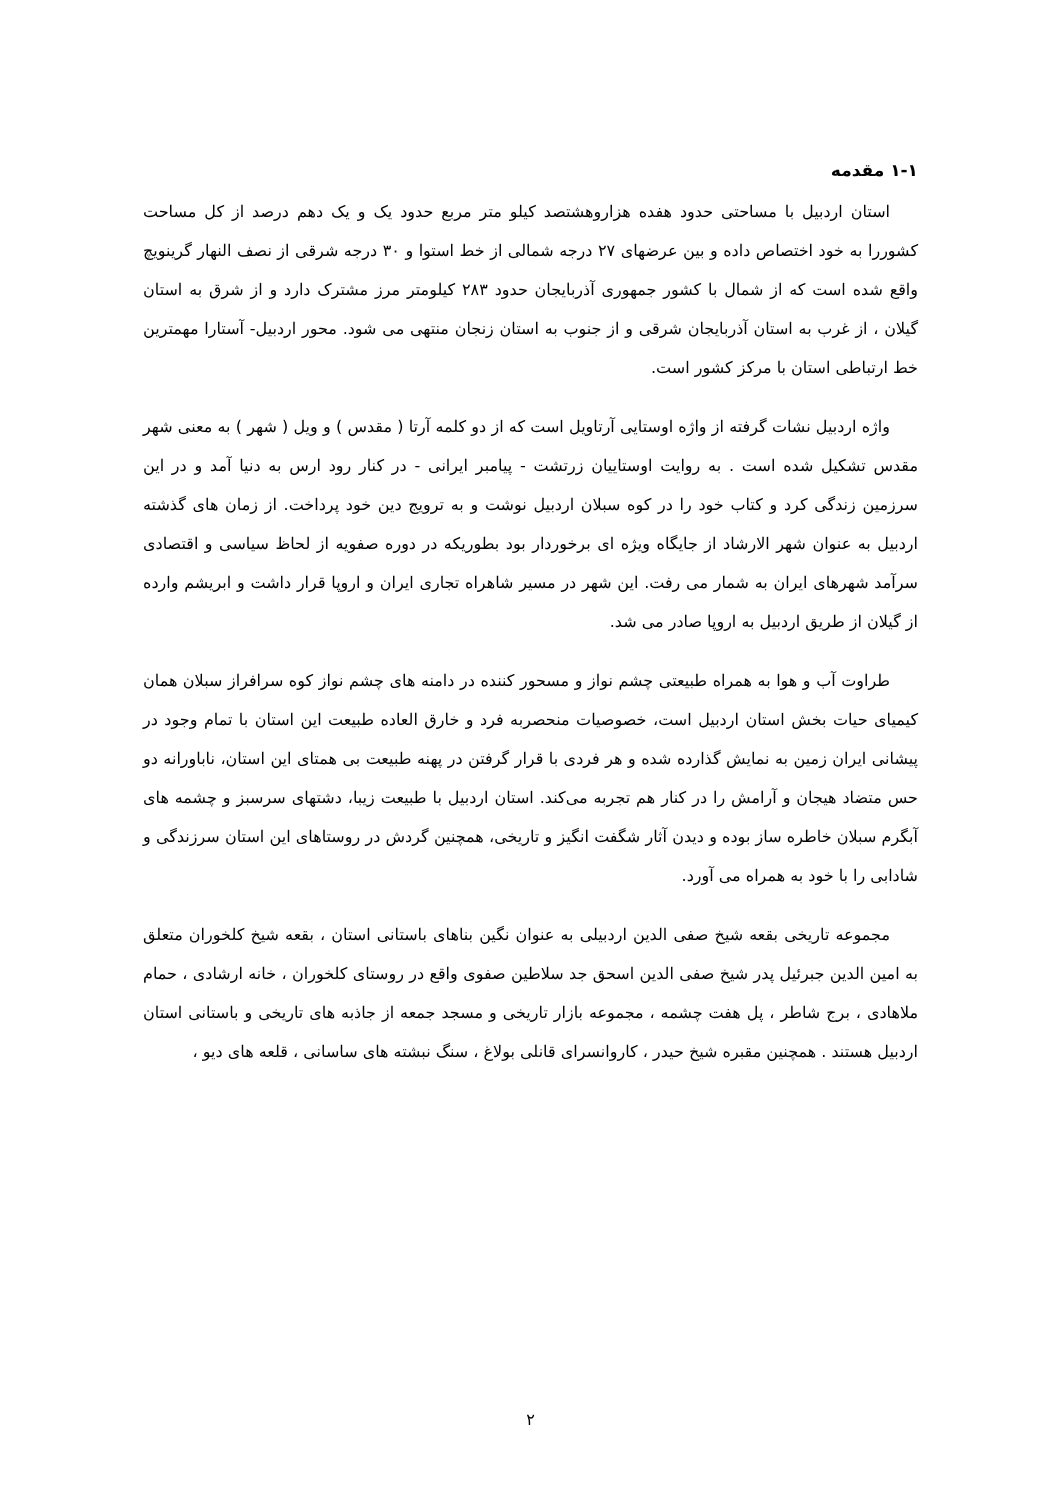۱-۱ مقدمه
استان اردبیل با مساحتی حدود هفده هزاروهشتصد کیلو متر مربع حدود یک و یک دهم درصد از کل مساحت کشوررا به خود اختصاص داده و بین عرضهای ۲۷ درجه شمالی از خط استوا و ۳۰ درجه شرقی از نصف النهار گرینویچ واقع شده است که از شمال با کشور جمهوری آذربایجان حدود ۲۸۳ کیلومتر مرز مشترک دارد و از شرق به استان گیلان ، از غرب به استان آذربایجان شرقی و از جنوب به استان زنجان منتهی می شود. محور اردبیل- آستارا مهمترین خط ارتباطی استان با مرکز کشور است.
واژه اردبیل نشات گرفته از واژه اوستایی آرتاویل است که از دو کلمه آرتا ( مقدس ) و ویل ( شهر ) به معنی شهر مقدس تشکیل شده است . به روایت اوستاییان زرتشت - پیامبر ایرانی - در کنار رود ارس به دنیا آمد و در این سرزمین زندگی کرد و کتاب خود را در کوه سبلان اردبیل نوشت و به ترویج دین خود پرداخت. از زمان های گذشته اردبیل به عنوان شهر الارشاد از جایگاه ویژه ای برخوردار بود بطوریکه در دوره صفویه از لحاظ سیاسی و اقتصادی سرآمد شهرهای ایران به شمار می رفت. این شهر در مسیر شاهراه تجاری ایران و اروپا قرار داشت و ابریشم وارده از گیلان از طریق اردبیل به اروپا صادر می شد.
طراوت آب و هوا به همراه طبیعتی چشم نواز و مسحور کننده در دامنه های چشم نواز کوه سرافراز سبلان همان کیمیای حیات بخش استان اردبیل است، خصوصیات منحصربه فرد و خارق العاده طبیعت این استان با تمام وجود در پیشانی ایران زمین به نمایش گذارده شده و هر فردی با قرار گرفتن در پهنه طبیعت بی همتای این استان، ناباورانه دو حس متضاد هیجان و آرامش را در کنار هم تجربه می‌کند. استان اردبیل با طبیعت زیبا، دشتهای سرسبز و چشمه های آبگرم سبلان خاطره ساز بوده و دیدن آثار شگفت انگیز و تاریخی، همچنین گردش در روستاهای این استان سرزندگی و شادابی را با خود به همراه می آورد.
مجموعه تاریخی بقعه شیخ صفی الدین اردبیلی به عنوان نگین بناهای باستانی استان ، بقعه شیخ کلخوران متعلق به امین الدین جبرئیل پدر شیخ صفی الدین اسحق جد سلاطین صفوی واقع در روستای کلخوران ، خانه ارشادی ، حمام ملاهادی ، برج شاطر ، پل هفت چشمه ، مجموعه بازار تاریخی و مسجد جمعه از جاذبه های تاریخی و باستانی استان اردبیل هستند . همچنین مقبره شیخ حیدر ، کاروانسرای قانلی بولاغ ، سنگ نبشته های ساسانی ، قلعه های دیو ،
۲